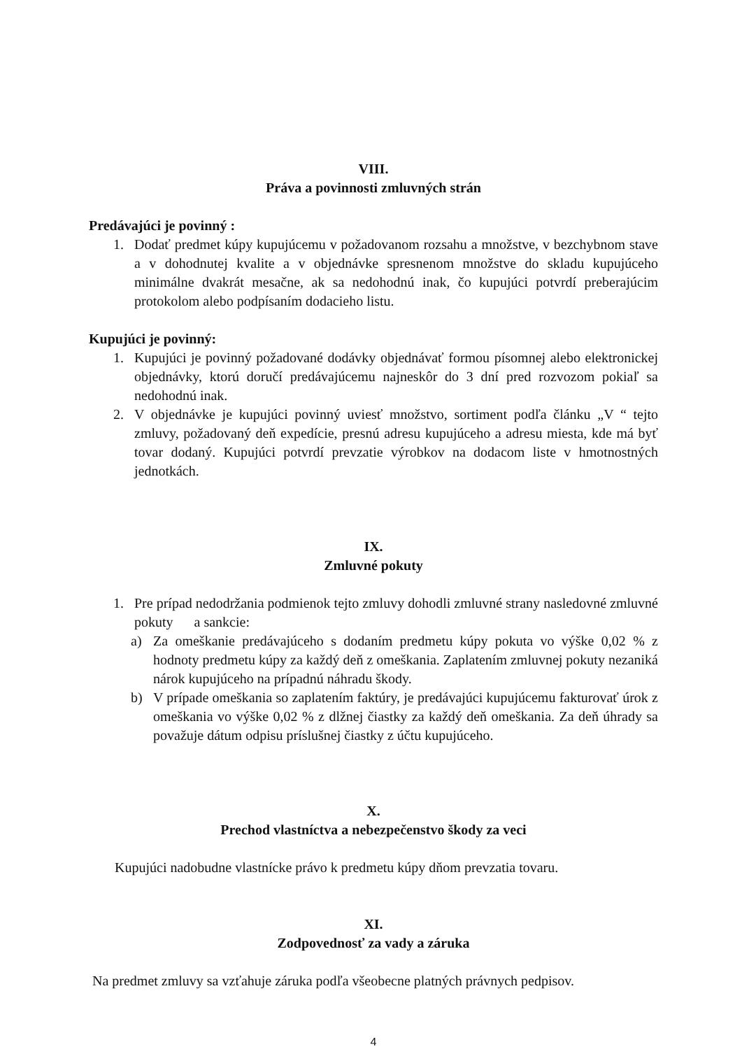VIII.
Práva a povinnosti zmluvných strán
Predávajúci je povinný :
1. Dodať predmet kúpy kupujúcemu v požadovanom rozsahu a množstve, v bezchybnom stave a v dohodnutej kvalite a v objednávke spresnenom množstve do skladu kupujúceho minimálne dvakrát mesačne, ak sa nedohodnú inak, čo kupujúci potvrdí preberajúcim protokolom alebo podpísaním dodacieho listu.
Kupujúci je povinný:
1. Kupujúci je povinný požadované dodávky objednávať formou písomnej alebo elektronickej objednávky, ktorú doručí predávajúcemu najneskôr do 3 dní pred rozvozom pokiaľ sa nedohodnú inak.
2. V objednávke je kupujúci povinný uviesť množstvo, sortiment podľa článku „V “ tejto zmluvy, požadovaný deň expedície, presnú adresu kupujúceho a adresu miesta, kde má byť tovar dodaný. Kupujúci potvrdí prevzatie výrobkov na dodacom liste v hmotnostných jednotkách.
IX.
Zmluvné pokuty
1. Pre prípad nedodržania podmienok tejto zmluvy dohodli zmluvné strany nasledovné zmluvné pokuty a sankcie:
a) Za omeškanie predávajúceho s dodaním predmetu kúpy pokuta vo výške 0,02 % z hodnoty predmetu kúpy za každý deň z omeškania. Zaplatením zmluvnej pokuty nezaniká nárok kupujúceho na prípadnú náhradu škody.
b) V prípade omeškania so zaplatením faktúry, je predávajúci kupujúcemu fakturovať úrok z omeškania vo výške 0,02 % z dlžnej čiastky za každý deň omeškania. Za deň úhrady sa považuje dátum odpisu príslušnej čiastky z účtu kupujúceho.
X.
Prechod vlastníctva a nebezpečenstvo škody za veci
Kupujúci nadobudne vlastnícke právo k predmetu kúpy dňom prevzatia tovaru.
XI.
Zodpovednosť za vady a záruka
Na predmet zmluvy sa vzťahuje záruka podľa všeobecne platných právnych pedpisov.
4